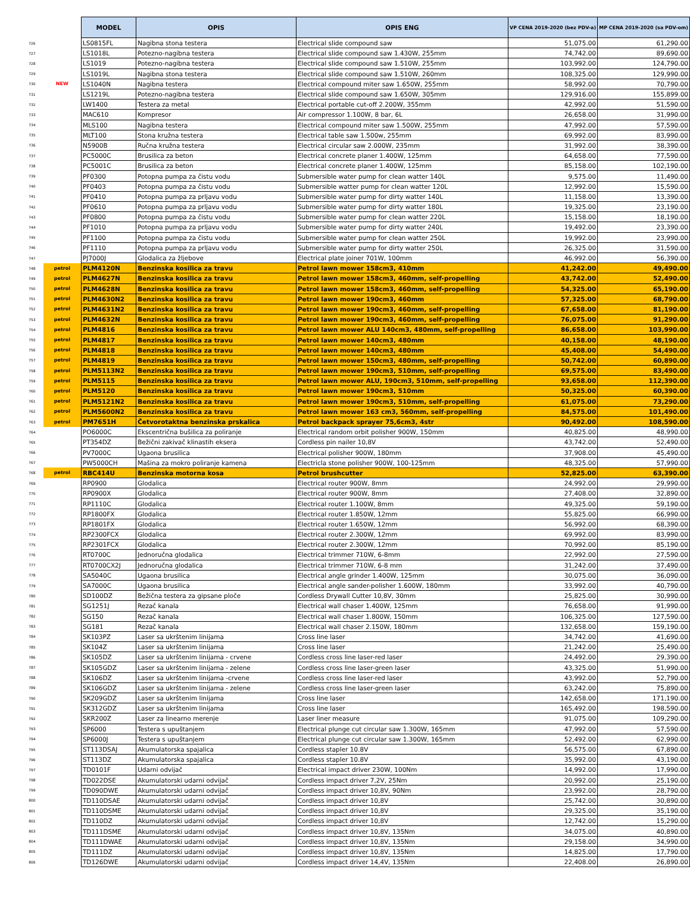| | | MODEL | OPIS | OPIS ENG | VP CENA 2019-2020 (bez PDV-a) | MP CENA 2019-2020 (sa PDV-om) |
| 726 | | LS0815FL | Nagibna stona testera | Electrical slide compound saw | 51,075.00 | 61,290.00 |
| 727 | | LS1018L | Potezno-nagibna testera | Electrical slide compound saw 1.430W, 255mm | 74,742.00 | 89,690.00 |
| 728 | | LS1019 | Potezno-nagibna testera | Electrical slide compound saw 1.510W, 255mm | 103,992.00 | 124,790.00 |
| 729 | | LS1019L | Nagibna stona testera | Electrical slide compound saw 1.510W, 260mm | 108,325.00 | 129,990.00 |
| 730 | NEW | LS1040N | Nagibna testera | Electrical compound miter saw 1.650W, 255mm | 58,992.00 | 70,790.00 |
| 731 | | LS1219L | Potezno-nagibna testera | Electrical slide compound saw 1.650W, 305mm | 129,916.00 | 155,899.00 |
| 732 | | LW1400 | Testera za metal | Electrical portable cut-off 2.200W, 355mm | 42,992.00 | 51,590.00 |
| 733 | | MAC610 | Kompresor | Air compressor 1.100W, 8 bar, 6L | 26,658.00 | 31,990.00 |
| 734 | | MLS100 | Nagibna testera | Electrical compound miter saw 1.500W, 255mm | 47,992.00 | 57,590.00 |
| 735 | | MLT100 | Stona kružna testera | Electrical table saw 1.500w, 255mm | 69,992.00 | 83,990.00 |
| 736 | | N5900B | Ručna kružna testera | Electrical circular saw 2.000W, 235mm | 31,992.00 | 38,390.00 |
| 737 | | PC5000C | Brusilica za beton | Electrical concrete planer 1.400W, 125mm | 64,658.00 | 77,590.00 |
| 738 | | PC5001C | Brusilica za beton | Electrical concrete planer 1.400W, 125mm | 85,158.00 | 102,190.00 |
| 739 | | PF0300 | Potopna pumpa za čistu vodu | Submersible water pump for clean watter 140L | 9,575.00 | 11,490.00 |
| 740 | | PF0403 | Potopna pumpa za čistu vodu | Submersible watter pump for clean watter 120L | 12,992.00 | 15,590.00 |
| 741 | | PF0410 | Potopna pumpa za prljavu vodu | Submersible water pump for dirty watter 140L | 11,158.00 | 13,390.00 |
| 742 | | PF0610 | Potopna pumpa za prljavu vodu | Submersible water pump for dirty watter 180L | 19,325.00 | 23,190.00 |
| 743 | | PF0800 | Potopna pumpa za čistu vodu | Submersible water pump for clean watter 220L | 15,158.00 | 18,190.00 |
| 744 | | PF1010 | Potopna pumpa za prljavu vodu | Submersible water pump for dirty watter 240L | 19,492.00 | 23,390.00 |
| 745 | | PF1100 | Potopna pumpa za čistu vodu | Submersible water pump for clean watter 250L | 19,992.00 | 23,990.00 |
| 746 | | PF1110 | Potopna pumpa za prljavu vodu | Submersible water pump for dirty watter 250L | 26,325.00 | 31,590.00 |
| 747 | | PJ7000J | Glodalica za žljebove | Electrical plate joiner 701W, 100mm | 46,992.00 | 56,390.00 |
| 748 | petrol | PLM4120N | Benzinska kosilica za travu | Petrol lawn mower 158cm3, 410mm | 41,242.00 | 49,490.00 |
| 749 | petrol | PLM4627N | Benzinska kosilica za travu | Petrol lawn mower 158cm3, 460mm, self-propelling | 43,742.00 | 52,490.00 |
| 750 | petrol | PLM4628N | Benzinska kosilica za travu | Petrol lawn mower 158cm3, 460mm, self-propelling | 54,325.00 | 65,190.00 |
| 751 | petrol | PLM4630N2 | Benzinska kosilica za travu | Petrol lawn mower 190cm3, 460mm | 57,325.00 | 68,790.00 |
| 752 | petrol | PLM4631N2 | Benzinska kosilica za travu | Petrol lawn mower 190cm3, 460mm, self-propelling | 67,658.00 | 81,190.00 |
| 753 | petrol | PLM4632N | Benzinska kosilica za travu | Petrol lawn mower 190cm3, 460mm, self-propelling | 76,075.00 | 91,290.00 |
| 754 | petrol | PLM4816 | Benzinska kosilica za travu | Petrol lawn mower ALU 140cm3, 480mm, self-propelling | 86,658.00 | 103,990.00 |
| 755 | petrol | PLM4817 | Benzinska kosilica za travu | Petrol lawn mower 140cm3, 480mm | 40,158.00 | 48,190.00 |
| 756 | petrol | PLM4818 | Benzinska kosilica za travu | Petrol lawn mower 140cm3, 480mm | 45,408.00 | 54,490.00 |
| 757 | petrol | PLM4819 | Benzinska kosilica za travu | Petrol lawn mower 150cm3, 480mm, self-propelling | 50,742.00 | 60,890.00 |
| 758 | petrol | PLM5113N2 | Benzinska kosilica za travu | Petrol lawn mower 190cm3, 510mm, self-propelling | 69,575.00 | 83,490.00 |
| 759 | petrol | PLM5115 | Benzinska kosilica za travu | Petrol lawn mower ALU, 190cm3, 510mm, self-propelling | 93,658.00 | 112,390.00 |
| 760 | petrol | PLM5120 | Benzinska kosilica za travu | Petrol lawn mower 190cm3, 510mm | 50,325.00 | 60,390.00 |
| 761 | petrol | PLM5121N2 | Benzinska kosilica za travu | Petrol lawn mower 190cm3, 510mm, self-propelling | 61,075.00 | 73,290.00 |
| 762 | petrol | PLM5600N2 | Benzinska kosilica za travu | Petrol lawn mower 163 cm3, 560mm, self-propelling | 84,575.00 | 101,490.00 |
| 763 | petrol | PM7651H | Četvorotaktna benzinska prskalica | Petrol backpack sprayer 75,6cm3, 4str | 90,492.00 | 108,590.00 |
| 764 | | PO6000C | Ekscentrična bušilica za poliranje | Electrical random orbit polisher 900W, 150mm | 40,825.00 | 48,990.00 |
| 765 | | PT354DZ | Bežični zakivač klinastih eksera | Cordless pin nailer 10,8V | 43,742.00 | 52,490.00 |
| 766 | | PV7000C | Ugaona brusilica | Electrical polisher 900W, 180mm | 37,908.00 | 45,490.00 |
| 767 | | PW5000CH | Mašina za mokro poliranje kamena | Electricla stone polisher 900W, 100-125mm | 48,325.00 | 57,990.00 |
| 768 | petrol | RBC414U | Benzinska motorna kosa | Petrol brushcutter | 52,825.00 | 63,390.00 |
| 769 | | RP0900 | Glodalica | Electrical router 900W, 8mm | 24,992.00 | 29,990.00 |
| 770 | | RP0900X | Glodalica | Electrical router 900W, 8mm | 27,408.00 | 32,890.00 |
| 771 | | RP1110C | Glodalica | Electrical router 1.100W, 8mm | 49,325.00 | 59,190.00 |
| 772 | | RP1800FX | Glodalica | Electrical router 1.850W, 12mm | 55,825.00 | 66,990.00 |
| 773 | | RP1801FX | Glodalica | Electrical router 1.650W, 12mm | 56,992.00 | 68,390.00 |
| 774 | | RP2300FCX | Glodalica | Electrical router 2.300W, 12mm | 69,992.00 | 83,990.00 |
| 775 | | RP2301FCX | Glodalica | Electrical router 2.300W, 12mm | 70,992.00 | 85,190.00 |
| 776 | | RT0700C | Jednoručna glodalica | Electrical trimmer 710W, 6-8mm | 22,992.00 | 27,590.00 |
| 777 | | RT0700CX2J | Jednoručna glodalica | Electrical trimmer 710W, 6-8 mm | 31,242.00 | 37,490.00 |
| 778 | | SA5040C | Ugaona brusilica | Electrical angle grinder 1.400W, 125mm | 30,075.00 | 36,090.00 |
| 779 | | SA7000C | Ugaona brusilica | Electrical angle sander-polisher 1.600W, 180mm | 33,992.00 | 40,790.00 |
| 780 | | SD100DZ | Bežična testera za gipsane ploče | Cordless Drywall Cutter 10,8V, 30mm | 25,825.00 | 30,990.00 |
| 781 | | SG1251J | Rezač kanala | Electrical wall chaser 1.400W, 125mm | 76,658.00 | 91,990.00 |
| 782 | | SG150 | Rezač kanala | Electrical wall chaser 1.800W, 150mm | 106,325.00 | 127,590.00 |
| 783 | | SG181 | Rezač kanala | Electrical wall chaser 2.150W, 180mm | 132,658.00 | 159,190.00 |
| 784 | | SK103PZ | Laser sa ukrštenim linijama | Cross line laser | 34,742.00 | 41,690.00 |
| 785 | | SK104Z | Laser sa ukrštenim linijama | Cross line laser | 21,242.00 | 25,490.00 |
| 786 | | SK105DZ | Laser sa ukrštenim linijama - crvene | Cordless cross line laser-red laser | 24,492.00 | 29,390.00 |
| 787 | | SK105GDZ | Laser sa ukrštenim linijama - zelene | Cordless cross line laser-green laser | 43,325.00 | 51,990.00 |
| 788 | | SK106DZ | Laser sa ukrštenim linijama -crvene | Cordless cross line laser-red laser | 43,992.00 | 52,790.00 |
| 789 | | SK106GDZ | Laser sa ukrštenim linijama - zelene | Cordless cross line laser-green laser | 63,242.00 | 75,890.00 |
| 790 | | SK209GDZ | Laser sa ukrštenim linijama | Cross line laser | 142,658.00 | 171,190.00 |
| 791 | | SK312GDZ | Laser sa ukrštenim linijama | Cross line laser | 165,492.00 | 198,590.00 |
| 792 | | SKR200Z | Laser za linearno merenje | Laser liner measure | 91,075.00 | 109,290.00 |
| 793 | | SP6000 | Testera s upuštanjem | Electrical plunge cut circular saw 1.300W, 165mm | 47,992.00 | 57,590.00 |
| 794 | | SP6000J | Testera s upuštanjem | Electrical plunge cut circular saw 1.300W, 165mm | 52,492.00 | 62,990.00 |
| 795 | | ST113DSAJ | Akumulatorska spajalica | Cordless stapler 10.8V | 56,575.00 | 67,890.00 |
| 796 | | ST113DZ | Akumulatorska spajalica | Cordless stapler 10.8V | 35,992.00 | 43,190.00 |
| 797 | | TD0101F | Udarni odvijač | Electrical impact driver 230W, 100Nm | 14,992.00 | 17,990.00 |
| 798 | | TD022DSE | Akumulatorski udarni odvijač | Cordless impact driver 7,2V, 25Nm | 20,992.00 | 25,190.00 |
| 799 | | TD090DWE | Akumulatorski udarni odvijač | Cordless impact driver 10,8V, 90Nm | 23,992.00 | 28,790.00 |
| 800 | | TD110DSAE | Akumulatorski udarni odvijač | Cordless impact driver 10,8V | 25,742.00 | 30,890.00 |
| 801 | | TD110DSME | Akumulatorski udarni odvijač | Cordless impact driver 10,8V | 29,325.00 | 35,190.00 |
| 802 | | TD110DZ | Akumulatorski udarni odvijač | Cordless impact driver 10,8V | 12,742.00 | 15,290.00 |
| 803 | | TD111DSME | Akumulatorski udarni odvijač | Cordless impact driver 10,8V, 135Nm | 34,075.00 | 40,890.00 |
| 804 | | TD111DWAE | Akumulatorski udarni odvijač | Cordless impact driver 10,8V, 135Nm | 29,158.00 | 34,990.00 |
| 805 | | TD111DZ | Akumulatorski udarni odvijač | Cordless impact driver 10,8V, 135Nm | 14,825.00 | 17,790.00 |
| 806 | | TD126DWE | Akumulatorski udarni odvijač | Cordless impact driver 14,4V, 135Nm | 22,408.00 | 26,890.00 |